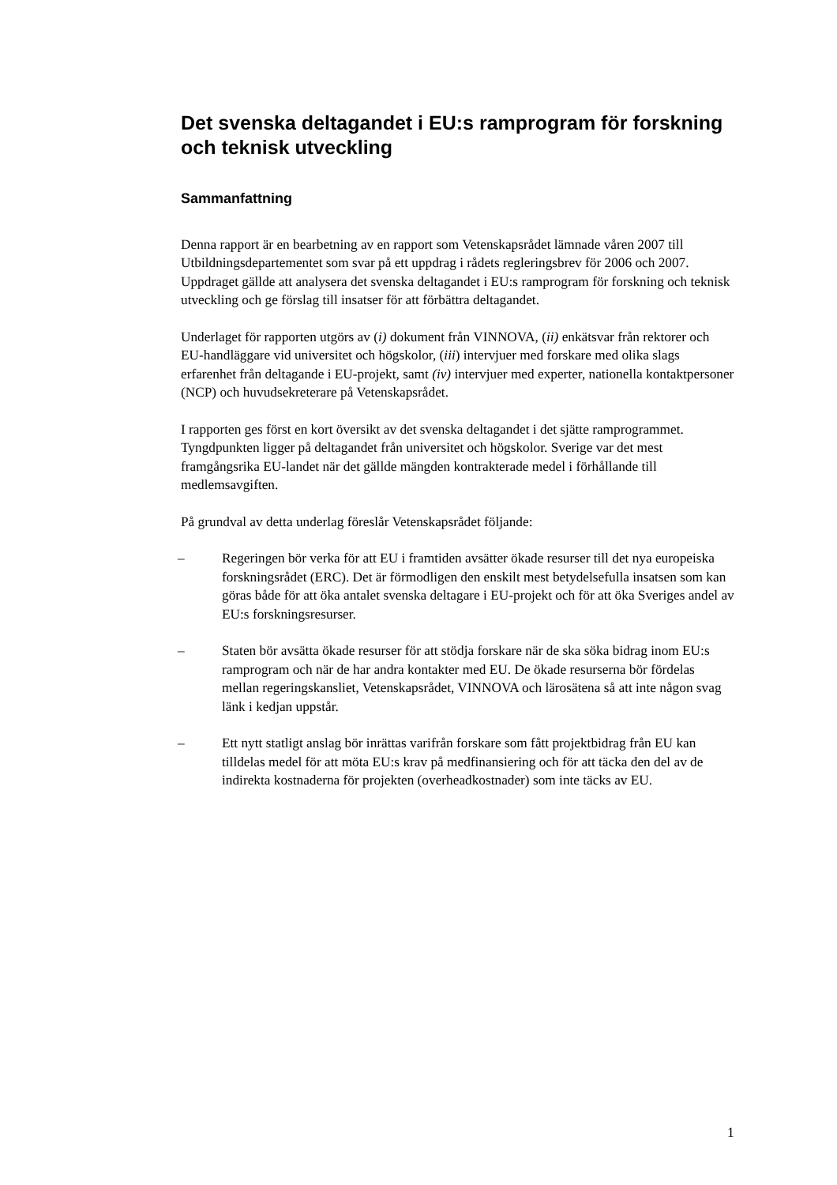Det svenska deltagandet i EU:s ramprogram för forskning och teknisk utveckling
Sammanfattning
Denna rapport är en bearbetning av en rapport som Vetenskapsrådet lämnade våren 2007 till Utbildningsdepartementet som svar på ett uppdrag i rådets regleringsbrev för 2006 och 2007. Uppdraget gällde att analysera det svenska deltagandet i EU:s ramprogram för forskning och teknisk utveckling och ge förslag till insatser för att förbättra deltagandet.
Underlaget för rapporten utgörs av (i) dokument från VINNOVA, (ii) enkätsvar från rektorer och EU-handläggare vid universitet och högskolor, (iii) intervjuer med forskare med olika slags erfarenhet från deltagande i EU-projekt, samt (iv) intervjuer med experter, nationella kontaktpersoner (NCP) och huvudsekreterare på Vetenskapsrådet.
I rapporten ges först en kort översikt av det svenska deltagandet i det sjätte ramprogrammet. Tyngdpunkten ligger på deltagandet från universitet och högskolor. Sverige var det mest framgångsrika EU-landet när det gällde mängden kontrakterade medel i förhållande till medlemsavgiften.
På grundval av detta underlag föreslår Vetenskapsrådet följande:
– Regeringen bör verka för att EU i framtiden avsätter ökade resurser till det nya europeiska forskningsrådet (ERC). Det är förmodligen den enskilt mest betydelsefulla insatsen som kan göras både för att öka antalet svenska deltagare i EU-projekt och för att öka Sveriges andel av EU:s forskningsresurser.
– Staten bör avsätta ökade resurser för att stödja forskare när de ska söka bidrag inom EU:s ramprogram och när de har andra kontakter med EU. De ökade resurserna bör fördelas mellan regeringskansliet, Vetenskapsrådet, VINNOVA och lärosätena så att inte någon svag länk i kedjan uppstår.
– Ett nytt statligt anslag bör inrättas varifrån forskare som fått projektbidrag från EU kan tilldelas medel för att möta EU:s krav på medfinansiering och för att täcka den del av de indirekta kostnaderna för projekten (overheadkostnader) som inte täcks av EU.
1